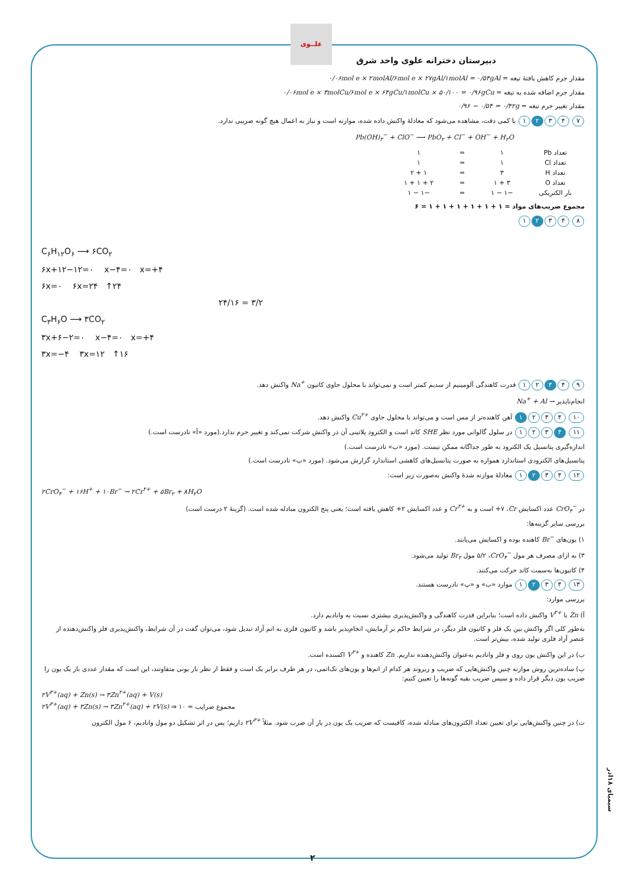علــوی
دبیرستان دخترانه علوی واحد شرق
مقدار جرم کاهش یافتهٔ تیغه = ۰/۰۶mol e × ۲molAl/۶mol e × ۲۷gAl/۱molAl = ۰/۵۴gAl
مقدار جرم اضافه شده به تیغه = ۰/۰۶mol e × ۳molCu/۶mol e × ۶۴gCu/۱molCu × ۵۰/۱۰۰ = ۰/۹۶gCu
مقدار تغییر جرم تیغه = ۰/۹۶ − ۰/۵۴ = ۰/۴۲g
۷ ۴ ۳ ۲ ۱ با کمی دقت، مشاهده می‌شود که معادلهٔ واکنش داده شده، موازنه است و نیاز به اعمال هیچ گونه ضریبی ندارد.
Pb(OH)<sub>۳</sub><sup>−</sup> + ClO<sup>−</sup> ⟶ PbO<sub>۲</sub> + Cl<sup>−</sup> + OH<sup>−</sup> + H<sub>۲</sub>O
| تعداد Pb | ۱ | = | ۱ |
| تعداد Cl | ۱ | = | ۱ |
| تعداد H | ۳ | = | ۱ + ۲ |
| تعداد O | ۳ + ۱ | = | ۲ + ۱ + ۱ |
| بار الکتریکی | −۱ − ۱ | = | −۱ − ۱ |
مجموع ضریب‌های مواد = ۱ + ۱ + ۱ + ۱ + ۱ + ۱ = ۶
۸ ۴ ۳ ۲ ۱
C<sub>۶</sub>H<sub>۱۲</sub>O<sub>۶</sub> ⟶ ۶CO<sub>۲</sub>
۶x+۱۲−۱۲=۰ x−۴=۰ x=+۴
۶x=۰ ۶x=۲۴ ↑۲۴
۲۴/۱۶ = ۳/۲
C<sub>۳</sub>H<sub>۶</sub>O ⟶ ۳CO<sub>۲</sub>
۳x+۶−۲=۰ x−۴=۰ x=+۴
۳x=−۴ ۳x=۱۲ ↑۱۶
۹ ۴ ۳ ۲ ۱ قدرت کاهندگی آلومینیم از سدیم کمتر است و نمی‌تواند با محلول حاوی کاتیون Na<sup>+</sup> واکنش دهد.
انجام‌ناپذیر Na<sup>+</sup> + Al →
۱۰ ۴ ۳ ۲ ۱ آهن کاهنده‌تر از مس است و می‌تواند با محلول حاوی Cu<sup>۲+</sup> واکنش دهد.
۱۱ ۴ ۳ ۲ ۱ در سلول گالوانی مورد نظر SHE کاتد است و الکترود پلاتینی آن در واکنش شرکت نمی‌کند و تغییر جرم ندارد.(مورد «آ» نادرست است.)
اندازه‌گیری پتانسیل یک الکترود به طور جداگانه ممکن نیست. (مورد «ب» نادرست است.)
پتانسیل‌های الکترودی استاندارد همواره به صورت پتانسیل‌های کاهشی استاندارد گزارش می‌شود. (مورد «پ» نادرست است.)
۱۲ ۴ ۳ ۲ ۱ معادلهٔ موازنه شدهٔ واکنش به‌صورت زیر است:
۲CrO<sub>۴</sub><sup>−</sup> + ۱۶H<sup>+</sup> + ۱۰Br<sup>−</sup> → ۲Cr<sup>۲+</sup> + ۵Br<sub>۲</sub> + ۸H<sub>۲</sub>O
در CrO<sub>۴</sub><sup>−</sup> عدد اکسایش Cr، ۷+ است و به Cr<sup>۲+</sup> و عدد اکسایش ۲+ کاهش یافته است؛ یعنی پنج الکترون مبادله شده است. (گزینهٔ ۲ درست است)
بررسی سایر گزینه‌ها:
۱) یون‌های Br<sup>−</sup> کاهنده بوده و اکسایش می‌یابند.
۳) به ازای مصرف هر مول CrO<sub>۴</sub><sup>−</sup>، ۵/۲ مول Br<sub>۲</sub> تولید می‌شود.
۴) کاتیون‌ها به‌سمت کاتد حرکت می‌کنند.
۱۳ ۴ ۳ ۲ ۱ موارد «ب» و «پ» نادرست هستند.
بررسی موارد:
آ) Zn با V<sup>۳+</sup> واکنش داده است؛ بنابراین قدرت کاهندگی و واکنش‌پذیری بیشتری نسبت به وانادیم دارد.
به‌طور کلی اگر واکنش بین یک فلز و کاتیون فلز دیگر، در شرایط حاکم بر آزمایش، انجام‌پذیر باشد و کاتیون فلزی به اتم آزاد تبدیل شود، می‌توان گفت در آن شرایط، واکنش‌پذیری فلز واکنش‌دهنده از عنصر آزاد فلزی تولید شده، بیش‌تر است.
ب) در این واکنش یون روی و فلز وانادیم به‌عنوان واکنش‌دهنده نداریم. Zn کاهنده و V<sup>۳+</sup> اکسنده است.
پ) ساده‌ترین روش موازنه چنین واکنش‌هایی که ضریب و زیروند هر کدام از اتم‌ها و یون‌های تک‌اتمی، در هر طرف برابر یک است و فقط از نظر بار یونی متفاوتند، این است که مقدار عددی بار یک یون را ضریب یون دیگر قرار داده و سپس ضریب بقیه گونه‌ها را تعیین کنیم:
۲V<sup>۳+</sup>(aq) + Zn(s) → ۳Zn<sup>۲+</sup>(aq) + V(s)
۲V<sup>۳+</sup>(aq) + ۳Zn(s) → ۳Zn<sup>۲+</sup>(aq) + ۲V(s) ⇒ مجموع ضرایب = ۱۰
ت) در چنین واکنش‌هایی برای تعیین تعداد الکترون‌های مبادله شده، کافیست که ضریب یک یون در بار آن ضرب شود. مثلاً ۲V<sup>۳+</sup> داریم؛ پس در اثر تشکیل دو مول وانادیم، ۶ مول الکترون
سیمیای ۱۸اذر
۲